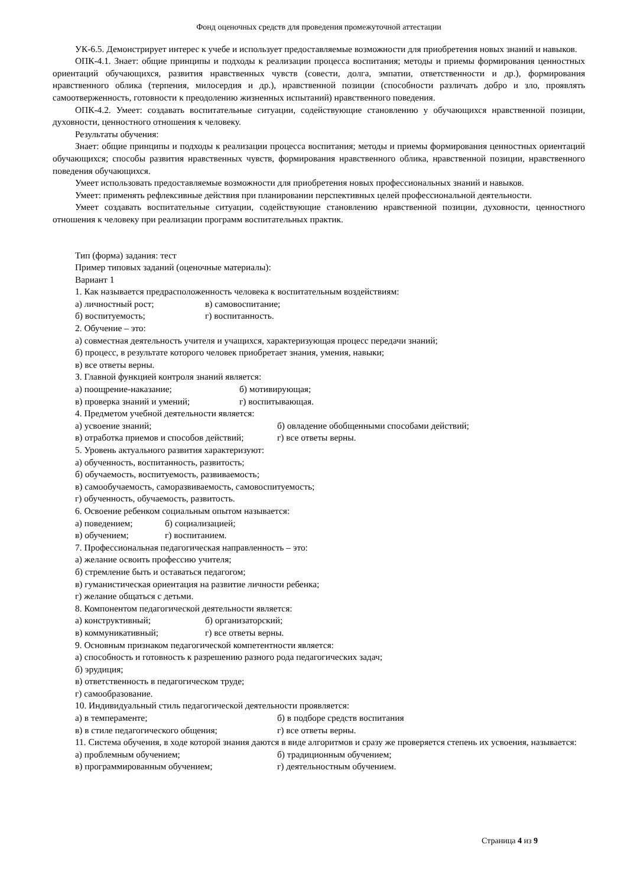Фонд оценочных средств для проведения промежуточной аттестации
УК-6.5. Демонстрирует интерес к учебе и использует предоставляемые возможности для приобретения новых знаний и навыков.
ОПК-4.1. Знает: общие принципы и подходы к реализации процесса воспитания; методы и приемы формирования ценностных ориентаций обучающихся, развития нравственных чувств (совести, долга, эмпатии, ответственности и др.), формирования нравственного облика (терпения, милосердия и др.), нравственной позиции (способности различать добро и зло, проявлять самоотверженность, готовности к преодолению жизненных испытаний) нравственного поведения.
ОПК-4.2. Умеет: создавать воспитательные ситуации, содействующие становлению у обучающихся нравственной позиции, духовности, ценностного отношения к человеку.
Результаты обучения:
Знает: общие принципы и подходы к реализации процесса воспитания; методы и приемы формирования ценностных ориентаций обучающихся; способы развития нравственных чувств, формирования нравственного облика, нравственной позиции, нравственного поведения обучающихся.
Умеет использовать предоставляемые возможности для приобретения новых профессиональных знаний и навыков.
Умеет: применять рефлексивные действия при планировании перспективных целей профессиональной деятельности.
Умеет создавать воспитательные ситуации, содействующие становлению нравственной позиции, духовности, ценностного отношения к человеку при реализации программ воспитательных практик.
Тип (форма) задания: тест
Пример типовых заданий (оценочные материалы):
Вариант 1
1. Как называется предрасположенность человека к воспитательным воздействиям:
а) личностный рост; в) самовоспитание;
б) воспитуемость; г) воспитанность.
2. Обучение – это:
а) совместная деятельность учителя и учащихся, характеризующая процесс передачи знаний;
б) процесс, в результате которого человек приобретает знания, умения, навыки;
в) все ответы верны.
3. Главной функцией контроля знаний является:
а) поощрение-наказание; б) мотивирующая;
в) проверка знаний и умений; г) воспитывающая.
4. Предметом учебной деятельности является:
а) усвоение знаний; б) овладение обобщенными способами действий;
в) отработка приемов и способов действий; г) все ответы верны.
5. Уровень актуального развития характеризуют:
а) обученность, воспитанность, развитость;
б) обучаемость, воспитуемость, развиваемость;
в) самообучаемость, саморазвиваемость, самовоспитуемость;
г) обученность, обучаемость, развитость.
6. Освоение ребенком социальным опытом называется:
а) поведением; б) социализацией;
в) обучением; г) воспитанием.
7. Профессиональная педагогическая направленность – это:
а) желание освоить профессию учителя;
б) стремление быть и оставаться педагогом;
в) гуманистическая ориентация на развитие личности ребенка;
г) желание общаться с детьми.
8. Компонентом педагогической деятельности является:
а) конструктивный; б) организаторский;
в) коммуникативный; г) все ответы верны.
9. Основным признаком педагогической компетентности является:
а) способность и готовность к разрешению разного рода педагогических задач;
б) эрудиция;
в) ответственность в педагогическом труде;
г) самообразование.
10. Индивидуальный стиль педагогической деятельности проявляется:
а) в темпераменте; б) в подборе средств воспитания
в) в стиле педагогического общения; г) все ответы верны.
11. Система обучения, в ходе которой знания даются в виде алгоритмов и сразу же проверяется степень их усвоения, называется:
а) проблемным обучением; б) традиционным обучением;
в) программированным обучением; г) деятельностным обучением.
Страница 4 из 9